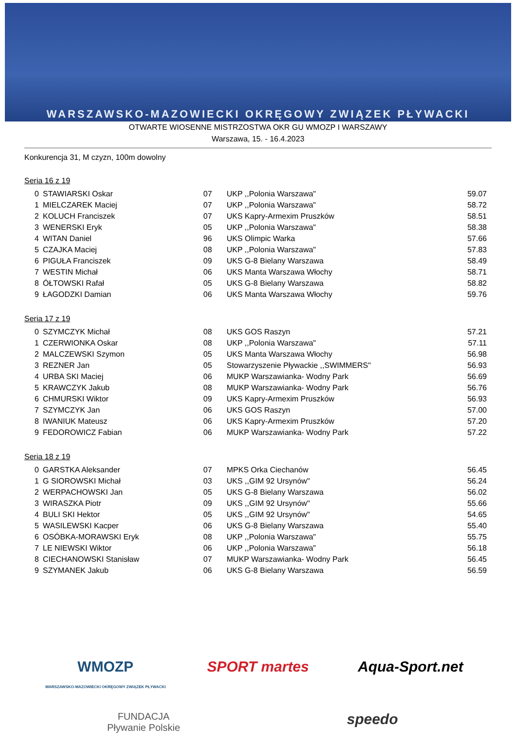WARSZAWSKO-MAZOWIECKI OKRĘGOWY ZWIĄZEK PŁYWACKI
OTWARTE WIOSENNE MISTRZOSTWA OKR GU WMOZP I WARSZAWY
Warszawa, 15. - 16.4.2023
Konkurencja 31, M czyzn, 100m dowolny
Seria 16 z 19
| 0 | STAWIARSKI Oskar | 07 | UKP ,,Polonia Warszawa" | 59.07 |
| 1 | MIELCZAREK Maciej | 07 | UKP ,,Polonia Warszawa" | 58.72 |
| 2 | KOLUCH Franciszek | 07 | UKS Kapry-Armexim Pruszków | 58.51 |
| 3 | WENERSKI Eryk | 05 | UKP ,,Polonia Warszawa" | 58.38 |
| 4 | WITAN Daniel | 96 | UKS Olimpic Warka | 57.66 |
| 5 | CZAJKA Maciej | 08 | UKP ,,Polonia Warszawa" | 57.83 |
| 6 | PIGUŁA Franciszek | 09 | UKS G-8 Bielany Warszawa | 58.49 |
| 7 | WESTIN Michał | 06 | UKS Manta Warszawa Włochy | 58.71 |
| 8 | ÓŁTOWSKI Rafał | 05 | UKS G-8 Bielany Warszawa | 58.82 |
| 9 | ŁAGODZKI Damian | 06 | UKS Manta Warszawa Włochy | 59.76 |
Seria 17 z 19
| 0 | SZYMCZYK Michał | 08 | UKS GOS Raszyn | 57.21 |
| 1 | CZERWIONKA Oskar | 08 | UKP ,,Polonia Warszawa" | 57.11 |
| 2 | MALCZEWSKI Szymon | 05 | UKS Manta Warszawa Włochy | 56.98 |
| 3 | REZNER Jan | 05 | Stowarzyszenie Pływackie ,,SWIMMERS" | 56.93 |
| 4 | URBA SKI Maciej | 06 | MUKP Warszawianka- Wodny Park | 56.69 |
| 5 | KRAWCZYK Jakub | 08 | MUKP Warszawianka- Wodny Park | 56.76 |
| 6 | CHMURSKI Wiktor | 09 | UKS Kapry-Armexim Pruszków | 56.93 |
| 7 | SZYMCZYK Jan | 06 | UKS GOS Raszyn | 57.00 |
| 8 | IWANIUK Mateusz | 06 | UKS Kapry-Armexim Pruszków | 57.20 |
| 9 | FEDOROWICZ Fabian | 06 | MUKP Warszawianka- Wodny Park | 57.22 |
Seria 18 z 19
| 0 | GARSTKA Aleksander | 07 | MPKS Orka Ciechanów | 56.45 |
| 1 | G SIOROWSKI Michał | 03 | UKS ,,GIM 92 Ursynów" | 56.24 |
| 2 | WERPACHOWSKI Jan | 05 | UKS G-8 Bielany Warszawa | 56.02 |
| 3 | WIRASZKA Piotr | 09 | UKS ,,GIM 92 Ursynów" | 55.66 |
| 4 | BULI SKI Hektor | 05 | UKS ,,GIM 92 Ursynów" | 54.65 |
| 5 | WASILEWSKI Kacper | 06 | UKS G-8 Bielany Warszawa | 55.40 |
| 6 | OSÓBKA-MORAWSKI Eryk | 08 | UKP ,,Polonia Warszawa" | 55.75 |
| 7 | LE NIEWSKI Wiktor | 06 | UKP ,,Polonia Warszawa" | 56.18 |
| 8 | CIECHANOWSKI Stanisław | 07 | MUKP Warszawianka- Wodny Park | 56.45 |
| 9 | SZYMANEK Jakub | 06 | UKS G-8 Bielany Warszawa | 56.59 |
WMOZP
WARSZAWSKO-MAZOWIECKI OKRĘGOWY ZWIĄZEK PŁYWACKI SPORT martes Aqua-Sport.net FUNDACJA
Pływanie Polskie speedo